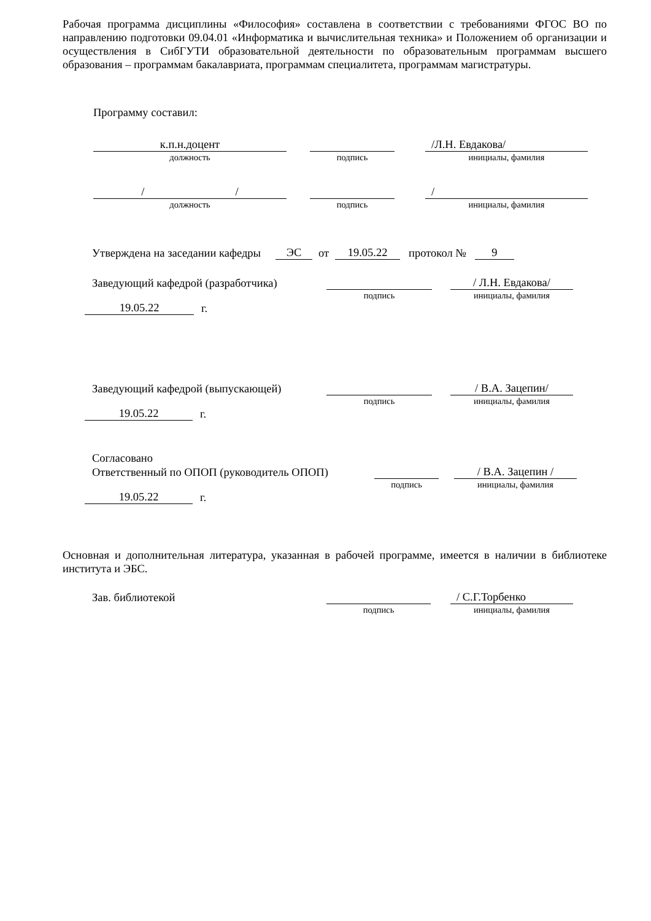Рабочая программа дисциплины «Философия» составлена в соответствии с требованиями ФГОС ВО по направлению подготовки 09.04.01 «Информатика и вычислительная техника» и Положением об организации и осуществления в СибГУТИ образовательной деятельности по образовательным программам высшего образования – программам бакалавриата, программам специалитета, программам магистратуры.
Программу составил:
к.п.н.доцент
/Л.Н. Евдакова/
должность подпись инициалы, фамилия
/ /
/
должность подпись инициалы, фамилия
Утверждена на заседании кафедры ЭС от 19.05.22 протокол № 9
Заведующий кафедрой (разработчика) / Л.Н. Евдакова/
подпись инициалы, фамилия
19.05.22 г.
Заведующий кафедрой (выпускающей) / В.А. Зацепин/
подпись инициалы, фамилия
19.05.22 г.
Согласовано
Ответственный по ОПОП (руководитель ОПОП) / В.А. Зацепин /
подпись инициалы, фамилия
19.05.22 г.
Основная и дополнительная литература, указанная в рабочей программе, имеется в наличии в библиотеке института и ЭБС.
Зав. библиотекой / С.Г.Торбенко
подпись инициалы, фамилия